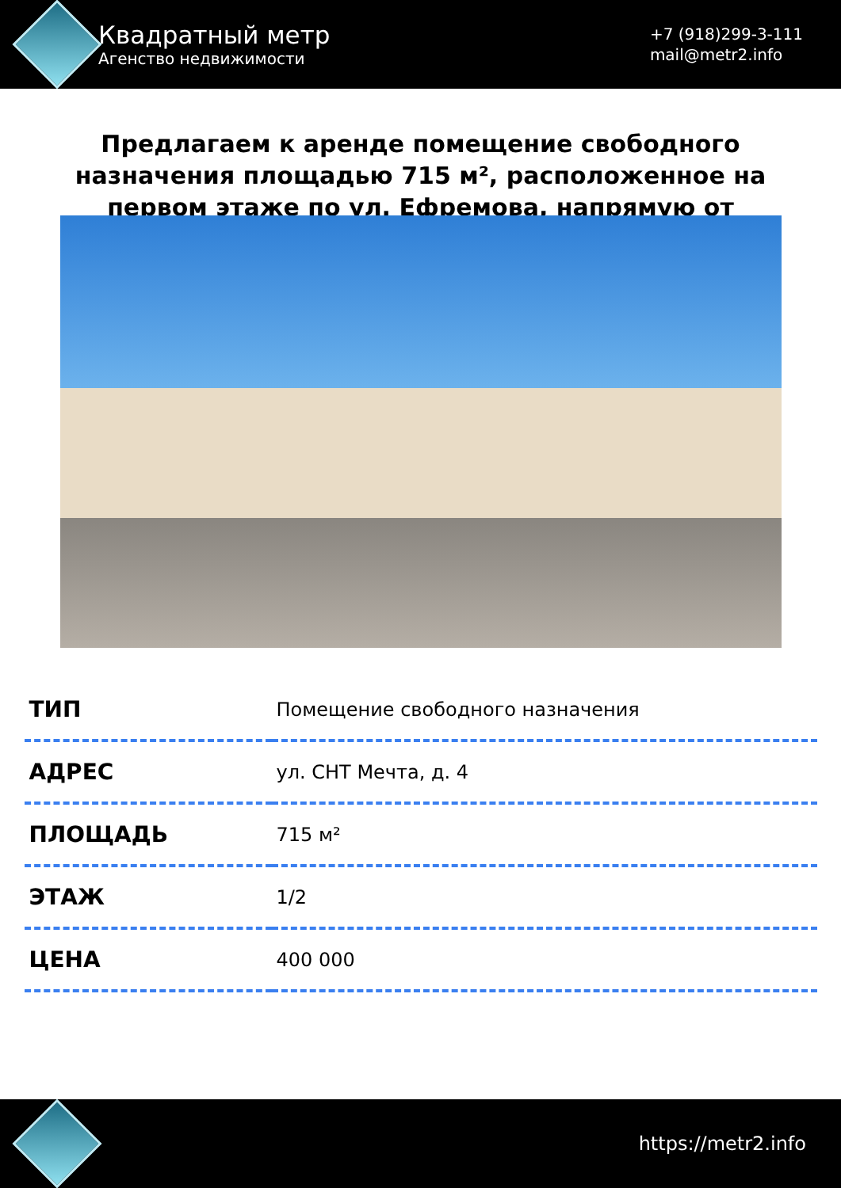Квадратный метр
Агенство недвижимости
+7 (918)299-3-111
mail@metr2.info
Предлагаем к аренде помещение свободного назначения площадью 715 м², расположенное на первом этаже по ул. Ефремова, напрямую от
| ТИП | Помещение свободного назначения |
| АДРЕС | ул. СНТ Мечта, д. 4 |
| ПЛОЩАДЬ | 715 м² |
| ЭТАЖ | 1/2 |
| ЦЕНА | 400 000 |
https://metr2.info